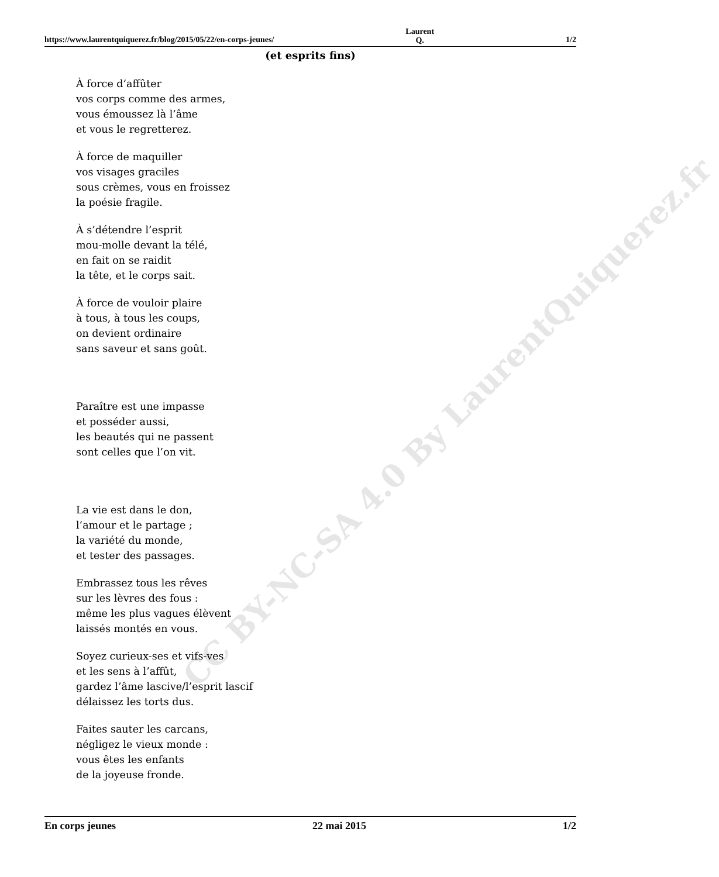CC BY-NC-SA 4.0 By LaurentQuiquerez.fr
https://www.laurentquiquerez.fr/blog/2015/05/22/en-corps-jeunes/ Laurent Q. 1/2
(et esprits fins)
À force d’affûter
vos corps comme des armes,
vous émoussez là l’âme
et vous le regretterez.
À force de maquiller
vos visages graciles
sous crèmes, vous en froissez
la poésie fragile.
À s’détendre l’esprit
mou-molle devant la télé,
en fait on se raidit
la tête, et le corps sait.
À force de vouloir plaire
à tous, à tous les coups,
on devient ordinaire
sans saveur et sans goût.
Paraître est une impasse
et posséder aussi,
les beautés qui ne passent
sont celles que l’on vit.
La vie est dans le don,
l’amour et le partage ;
la variété du monde,
et tester des passages.
Embrassez tous les rêves
sur les lèvres des fous :
même les plus vagues élèvent
laissés montés en vous.
Soyez curieux-ses et vifs-ves
et les sens à l’affût,
gardez l’âme lascive/l’esprit lascif
délaissez les torts dus.
Faites sauter les carcans,
négligez le vieux monde :
vous êtes les enfants
de la joyeuse fronde.
En corps jeunes 22 mai 2015 1/2